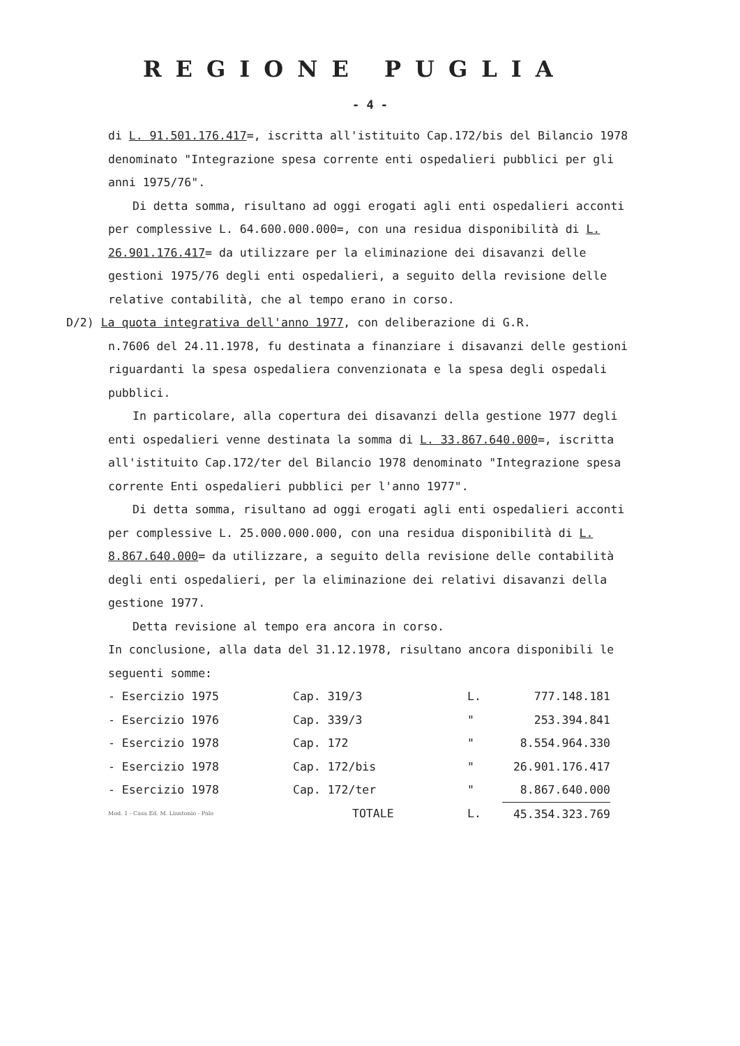REGIONE PUGLIA
- 4 -
di L. 91.501.176.417=, iscritta all'istituito Cap.172/bis del Bilancio 1978 denominato "Integrazione spesa corrente enti ospedalieri pubblici per gli anni 1975/76".
Di detta somma, risultano ad oggi erogati agli enti ospedalieri acconti per complessive L. 64.600.000.000=, con una residua disponibilità di L. 26.901.176.417= da utilizzare per la eliminazione dei disavanzi delle gestioni 1975/76 degli enti ospedalieri, a seguito della revisione delle relative contabilità, che al tempo erano in corso.
D/2) La quota integrativa dell'anno 1977, con deliberazione di G.R.
n.7606 del 24.11.1978, fu destinata a finanziare i disavanzi delle gestioni riguardanti la spesa ospedaliera convenzionata e la spesa degli ospedali pubblici.
In particolare, alla copertura dei disavanzi della gestione 1977 degli enti ospedalieri venne destinata la somma di L. 33.867.640.000=, iscritta all'istituito Cap.172/ter del Bilancio 1978 denominato "Integrazione spesa corrente Enti ospedalieri pubblici per l'anno 1977".
Di detta somma, risultano ad oggi erogati agli enti ospedalieri acconti per complessive L. 25.000.000.000, con una residua disponibilità di L. 8.867.640.000= da utilizzare, a seguito della revisione delle contabilità degli enti ospedalieri, per la eliminazione dei relativi disavanzi della gestione 1977.
Detta revisione al tempo era ancora in corso.
In conclusione, alla data del 31.12.1978, risultano ancora disponibili le seguenti somme:
| - Esercizio 1975 | Cap. 319/3 | L. | 777.148.181 |
| - Esercizio 1976 | Cap. 339/3 | " | 253.394.841 |
| - Esercizio 1978 | Cap. 172 | " | 8.554.964.330 |
| - Esercizio 1978 | Cap. 172/bis | " | 26.901.176.417 |
| - Esercizio 1978 | Cap. 172/ter | " | 8.867.640.000 |
| Mod. 1 - Casa Ed. M. Liantonio - Palo | TOTALE | L. | 45.354.323.769 |